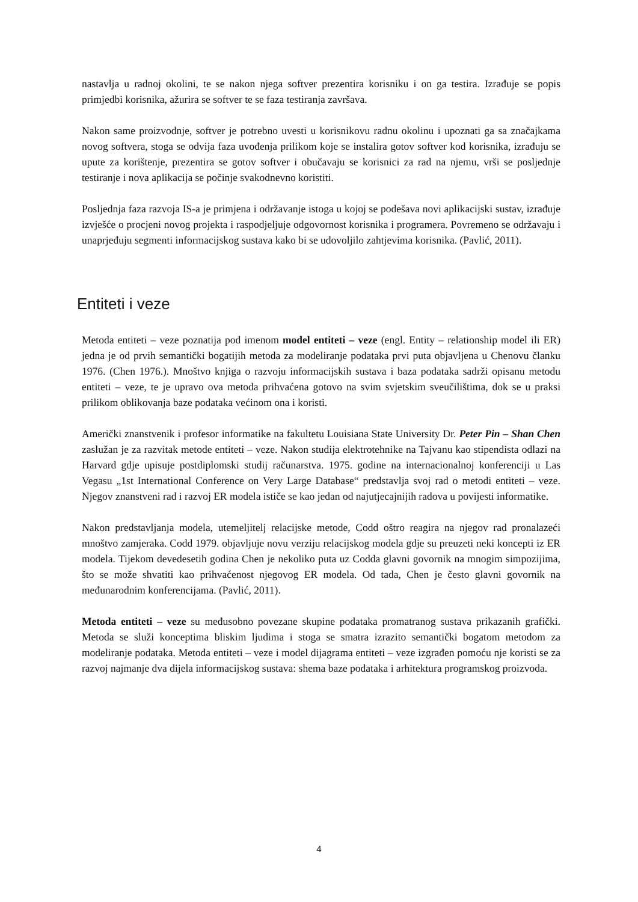nastavlja u radnoj okolini, te se nakon njega softver prezentira korisniku i on ga testira. Izrađuje se popis primjedbi korisnika, ažurira se softver te se faza testiranja završava.
Nakon same proizvodnje, softver je potrebno uvesti u korisnikovu radnu okolinu i upoznati ga sa značajkama novog softvera, stoga se odvija faza uvođenja prilikom koje se instalira gotov softver kod korisnika, izrađuju se upute za korištenje, prezentira se gotov softver i obučavaju se korisnici za rad na njemu, vrši se posljednje testiranje i nova aplikacija se počinje svakodnevno koristiti.
Posljednja faza razvoja IS-a je primjena i održavanje istoga u kojoj se podešava novi aplikacijski sustav, izrađuje izvješće o procjeni novog projekta i raspodjeljuje odgovornost korisnika i programera. Povremeno se održavaju i unaprjeđuju segmenti informacijskog sustava kako bi se udovoljilo zahtjevima korisnika. (Pavlić, 2011).
Entiteti i veze
Metoda entiteti – veze poznatija pod imenom model entiteti – veze (engl. Entity – relationship model ili ER) jedna je od prvih semantički bogatijih metoda za modeliranje podataka prvi puta objavljena u Chenovu članku 1976. (Chen 1976.). Mnoštvo knjiga o razvoju informacijskih sustava i baza podataka sadrži opisanu metodu entiteti – veze, te je upravo ova metoda prihvaćena gotovo na svim svjetskim sveučilištima, dok se u praksi prilikom oblikovanja baze podataka većinom ona i koristi.
Američki znanstvenik i profesor informatike na fakultetu Louisiana State University Dr. Peter Pin – Shan Chen zaslužan je za razvitak metode entiteti – veze. Nakon studija elektrotehnike na Tajvanu kao stipendista odlazi na Harvard gdje upisuje postdiplomski studij računarstva. 1975. godine na internacionalnoj konferenciji u Las Vegasu „1st International Conference on Very Large Database“ predstavlja svoj rad o metodi entiteti – veze. Njegov znanstveni rad i razvoj ER modela ističe se kao jedan od najutjecajnijih radova u povijesti informatike.
Nakon predstavljanja modela, utemeljitelj relacijske metode, Codd oštro reagira na njegov rad pronalazeći mnoštvo zamjeraka. Codd 1979. objavljuje novu verziju relacijskog modela gdje su preuzeti neki koncepti iz ER modela. Tijekom devedesetih godina Chen je nekoliko puta uz Codda glavni govornik na mnogim simpozijima, što se može shvatiti kao prihvaćenost njegovog ER modela. Od tada, Chen je često glavni govornik na međunarodnim konferencijama. (Pavlić, 2011).
Metoda entiteti – veze su međusobno povezane skupine podataka promatranog sustava prikazanih grafički. Metoda se služi konceptima bliskim ljudima i stoga se smatra izrazito semantički bogatom metodom za modeliranje podataka. Metoda entiteti – veze i model dijagrama entiteti – veze izgrađen pomoću nje koristi se za razvoj najmanje dva dijela informacijskog sustava: shema baze podataka i arhitektura programskog proizvoda.
4